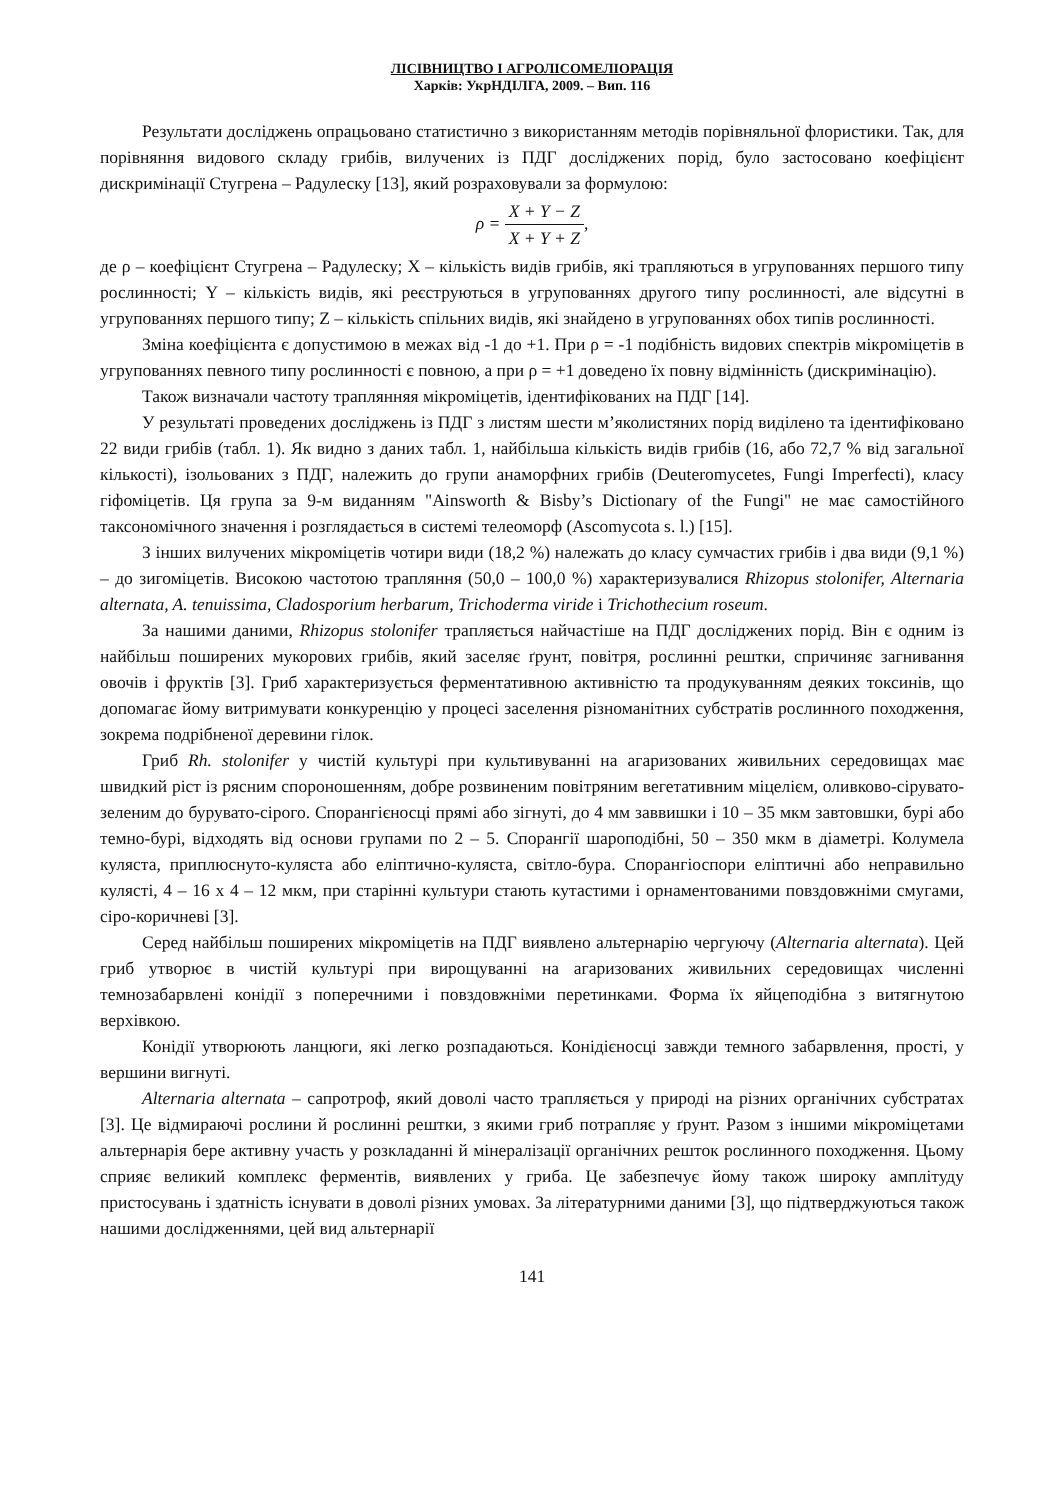ЛІСІВНИЦТВО І АГРОЛІСОМЕЛІОРАЦІЯ
Харків: УкрНДІЛГА, 2009. – Вип. 116
Результати досліджень опрацьовано статистично з використанням методів порівняльної флористики. Так, для порівняння видового складу грибів, вилучених із ПДГ досліджених порід, було застосовано коефіцієнт дискримінації Стугрена – Радулеску [13], який розраховували за формулою:
ρ = X + Y − Z X + Y + Z,
де ρ – коефіцієнт Стугрена – Радулеску; X – кількість видів грибів, які трапляються в угрупованнях першого типу рослинності; Y – кількість видів, які реєструються в угрупованнях другого типу рослинності, але відсутні в угрупованнях першого типу; Z – кількість спільних видів, які знайдено в угрупованнях обох типів рослинності.
Зміна коефіцієнта є допустимою в межах від -1 до +1. При ρ = -1 подібність видових спектрів мікроміцетів в угрупованнях певного типу рослинності є повною, а при ρ = +1 доведено їх повну відмінність (дискримінацію).
Також визначали частоту траплянняя мікроміцетів, ідентифікованих на ПДГ [14].
У результаті проведених досліджень із ПДГ з листям шести м’яколистяних порід виділено та ідентифіковано 22 види грибів (табл. 1). Як видно з даних табл. 1, найбільша кількість видів грибів (16, або 72,7 % від загальної кількості), ізольованих з ПДГ, належить до групи анаморфних грибів (Deuteromycetes, Fungi Imperfecti), класу гіфоміцетів. Ця група за 9-м виданням "Ainsworth & Bisby’s Dictionary of the Fungi" не має самостійного таксономічного значення і розглядається в системі телеоморф (Ascomycota s. l.) [15].
З інших вилучених мікроміцетів чотири види (18,2 %) належать до класу сумчастих грибів і два види (9,1 %) – до зигоміцетів. Високою частотою трапляння (50,0 – 100,0 %) характеризувалися Rhizopus stolonifer, Alternaria alternata, A. tenuissima, Cladosporium herbarum, Trichoderma viride і Trichothecium roseum.
За нашими даними, Rhizopus stolonifer трапляється найчастіше на ПДГ досліджених порід. Він є одним із найбільш поширених мукорових грибів, який заселяє ґрунт, повітря, рослинні рештки, спричиняє загнивання овочів і фруктів [3]. Гриб характеризується ферментативною активністю та продукуванням деяких токсинів, що допомагає йому витримувати конкуренцію у процесі заселення різноманітних субстратів рослинного походження, зокрема подрібненої деревини гілок.
Гриб Rh. stolonifer у чистій культурі при культивуванні на агаризованих живильних середовищах має швидкий ріст із рясним спороношенням, добре розвиненим повітряним вегетативним міцелієм, оливково-сірувато-зеленим до бурувато-сірого. Спорангієносці прямі або зігнуті, до 4 мм заввишки і 10 – 35 мкм завтовшки, бурі або темно-бурі, відходять від основи групами по 2 – 5. Спорангії шароподібні, 50 – 350 мкм в діаметрі. Колумела куляста, приплюснуто-куляста або еліптично-куляста, світло-бура. Спорангіоспори еліптичні або неправильно кулясті, 4 – 16 x 4 – 12 мкм, при старінні культури стають кутастими і орнаментованими повздовжніми смугами, сіро-коричневі [3].
Серед найбільш поширених мікроміцетів на ПДГ виявлено альтернарію чергуючу (Alternaria alternata). Цей гриб утворює в чистій культурі при вирощуванні на агаризованих живильних середовищах численні темнозабарвлені конідії з поперечними і повздовжніми перетинками. Форма їх яйцеподібна з витягнутою верхівкою.
Конідії утворюють ланцюги, які легко розпадаються. Конідієносці завжди темного забарвлення, прості, у вершини вигнуті.
Alternaria alternata – сапротроф, який доволі часто трапляється у природі на різних органічних субстратах [3]. Це відмираючі рослини й рослинні рештки, з якими гриб потрапляє у ґрунт. Разом з іншими мікроміцетами альтернарія бере активну участь у розкладанні й мінералізації органічних решток рослинного походження. Цьому сприяє великий комплекс ферментів, виявлених у гриба. Це забезпечує йому також широку амплітуду пристосувань і здатність існувати в доволі різних умовах. За літературними даними [3], що підтверджуються також нашими дослідженнями, цей вид альтернарії
141